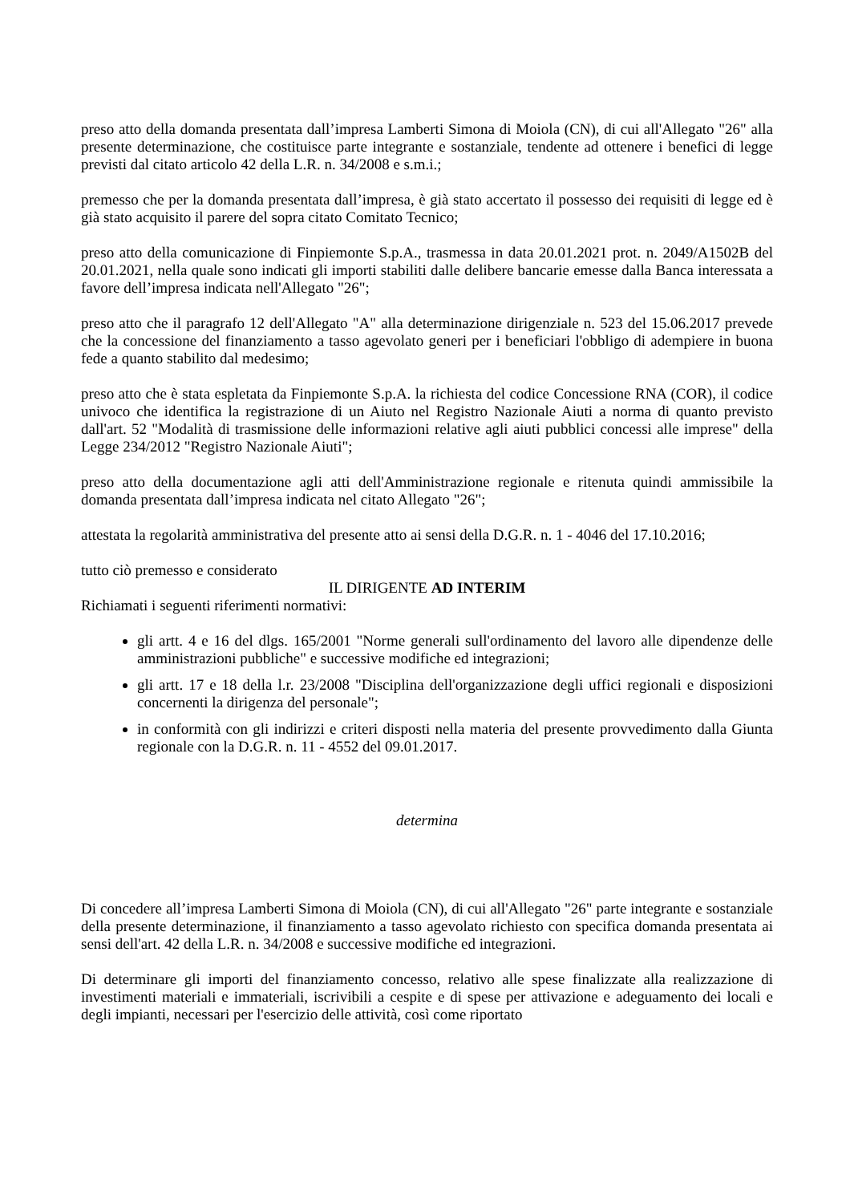preso atto della domanda presentata dall’impresa Lamberti Simona di Moiola (CN), di cui all'Allegato "26" alla presente determinazione, che costituisce parte integrante e sostanziale, tendente ad ottenere i benefici di legge previsti dal citato articolo 42 della L.R. n. 34/2008 e s.m.i.;
premesso che per la domanda presentata dall’impresa, è già stato accertato il possesso dei requisiti di legge ed è già stato acquisito il parere del sopra citato Comitato Tecnico;
preso atto della comunicazione di Finpiemonte S.p.A., trasmessa in data 20.01.2021 prot. n. 2049/A1502B del 20.01.2021, nella quale sono indicati gli importi stabiliti dalle delibere bancarie emesse dalla Banca interessata a favore dell’impresa indicata nell'Allegato "26";
preso atto che il paragrafo 12 dell'Allegato "A" alla determinazione dirigenziale n. 523 del 15.06.2017 prevede che la concessione del finanziamento a tasso agevolato generi per i beneficiari l'obbligo di adempiere in buona fede a quanto stabilito dal medesimo;
preso atto che è stata espletata da Finpiemonte S.p.A. la richiesta del codice Concessione RNA (COR), il codice univoco che identifica la registrazione di un Aiuto nel Registro Nazionale Aiuti a norma di quanto previsto dall'art. 52 "Modalità di trasmissione delle informazioni relative agli aiuti pubblici concessi alle imprese" della Legge 234/2012 "Registro Nazionale Aiuti";
preso atto della documentazione agli atti dell'Amministrazione regionale e ritenuta quindi ammissibile la domanda presentata dall’impresa indicata nel citato Allegato "26";
attestata la regolarità amministrativa del presente atto ai sensi della D.G.R. n. 1 - 4046 del 17.10.2016;
tutto ciò premesso e considerato
IL DIRIGENTE AD INTERIM
Richiamati i seguenti riferimenti normativi:
gli artt. 4 e 16 del dlgs. 165/2001 "Norme generali sull'ordinamento del lavoro alle dipendenze delle amministrazioni pubbliche" e successive modifiche ed integrazioni;
gli artt. 17 e 18 della l.r. 23/2008 "Disciplina dell'organizzazione degli uffici regionali e disposizioni concernenti la dirigenza del personale";
in conformità con gli indirizzi e criteri disposti nella materia del presente provvedimento dalla Giunta regionale con la D.G.R. n. 11 - 4552 del 09.01.2017.
determina
Di concedere all’impresa Lamberti Simona di Moiola (CN), di cui all'Allegato "26" parte integrante e sostanziale della presente determinazione, il finanziamento a tasso agevolato richiesto con specifica domanda presentata ai sensi dell'art. 42 della L.R. n. 34/2008 e successive modifiche ed integrazioni.
Di determinare gli importi del finanziamento concesso, relativo alle spese finalizzate alla realizzazione di investimenti materiali e immateriali, iscrivibili a cespite e di spese per attivazione e adeguamento dei locali e degli impianti, necessari per l'esercizio delle attività, così come riportato